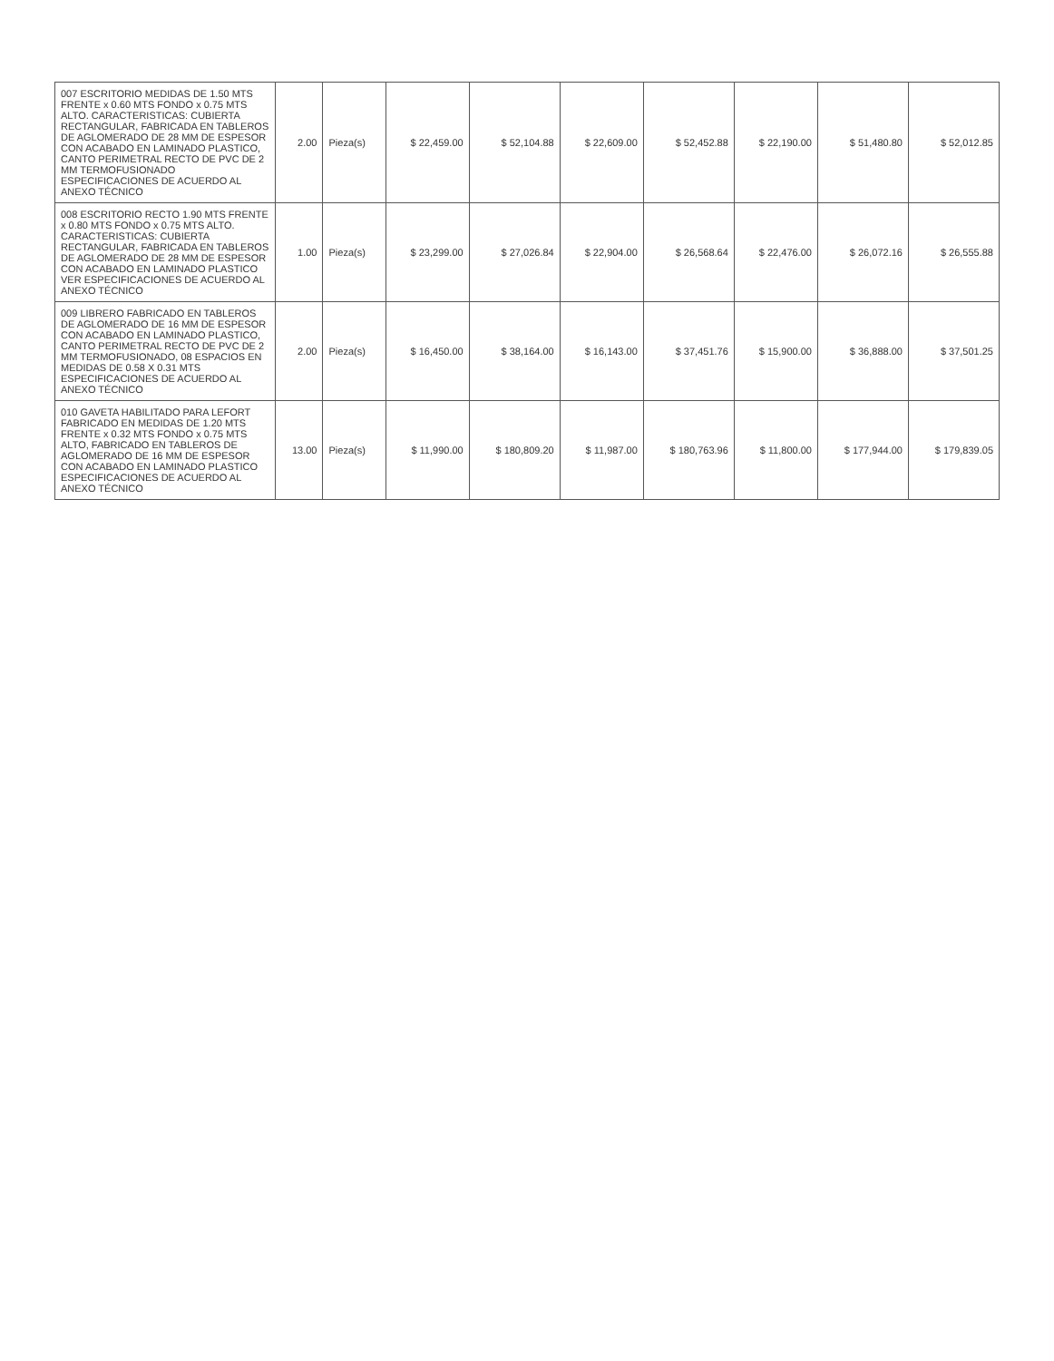| 007 ESCRITORIO MEDIDAS DE 1.50 MTS FRENTE x 0.60 MTS FONDO x 0.75 MTS ALTO. CARACTERISTICAS: CUBIERTA RECTANGULAR, FABRICADA EN TABLEROS DE AGLOMERADO DE 28 MM DE ESPESOR CON ACABADO EN LAMINADO PLASTICO, CANTO PERIMETRAL RECTO DE PVC DE 2 MM TERMOFUSIONADO ESPECIFICACIONES DE ACUERDO AL ANEXO TÉCNICO | 2.00 | Pieza(s) | $ 22,459.00 | $ 52,104.88 | $ 22,609.00 | $ 52,452.88 | $ 22,190.00 | $ 51,480.80 | $ 52,012.85 |
| 008 ESCRITORIO RECTO 1.90 MTS FRENTE x 0.80 MTS FONDO x 0.75 MTS ALTO. CARACTERISTICAS: CUBIERTA RECTANGULAR, FABRICADA EN TABLEROS DE AGLOMERADO DE 28 MM DE ESPESOR CON ACABADO EN LAMINADO PLASTICO VER ESPECIFICACIONES DE ACUERDO AL ANEXO TÉCNICO | 1.00 | Pieza(s) | $ 23,299.00 | $ 27,026.84 | $ 22,904.00 | $ 26,568.64 | $ 22,476.00 | $ 26,072.16 | $ 26,555.88 |
| 009 LIBRERO FABRICADO EN TABLEROS DE AGLOMERADO DE 16 MM DE ESPESOR CON ACABADO EN LAMINADO PLASTICO, CANTO PERIMETRAL RECTO DE PVC DE 2 MM TERMOFUSIONADO, 08 ESPACIOS EN MEDIDAS DE 0.58 X 0.31 MTS ESPECIFICACIONES DE ACUERDO AL ANEXO TÉCNICO | 2.00 | Pieza(s) | $ 16,450.00 | $ 38,164.00 | $ 16,143.00 | $ 37,451.76 | $ 15,900.00 | $ 36,888.00 | $ 37,501.25 |
| 010 GAVETA HABILITADO PARA LEFORT FABRICADO EN MEDIDAS DE 1.20 MTS FRENTE x 0.32 MTS FONDO x 0.75 MTS ALTO, FABRICADO EN TABLEROS DE AGLOMERADO DE 16 MM DE ESPESOR CON ACABADO EN LAMINADO PLASTICO ESPECIFICACIONES DE ACUERDO AL ANEXO TÉCNICO | 13.00 | Pieza(s) | $ 11,990.00 | $ 180,809.20 | $ 11,987.00 | $ 180,763.96 | $ 11,800.00 | $ 177,944.00 | $ 179,839.05 |